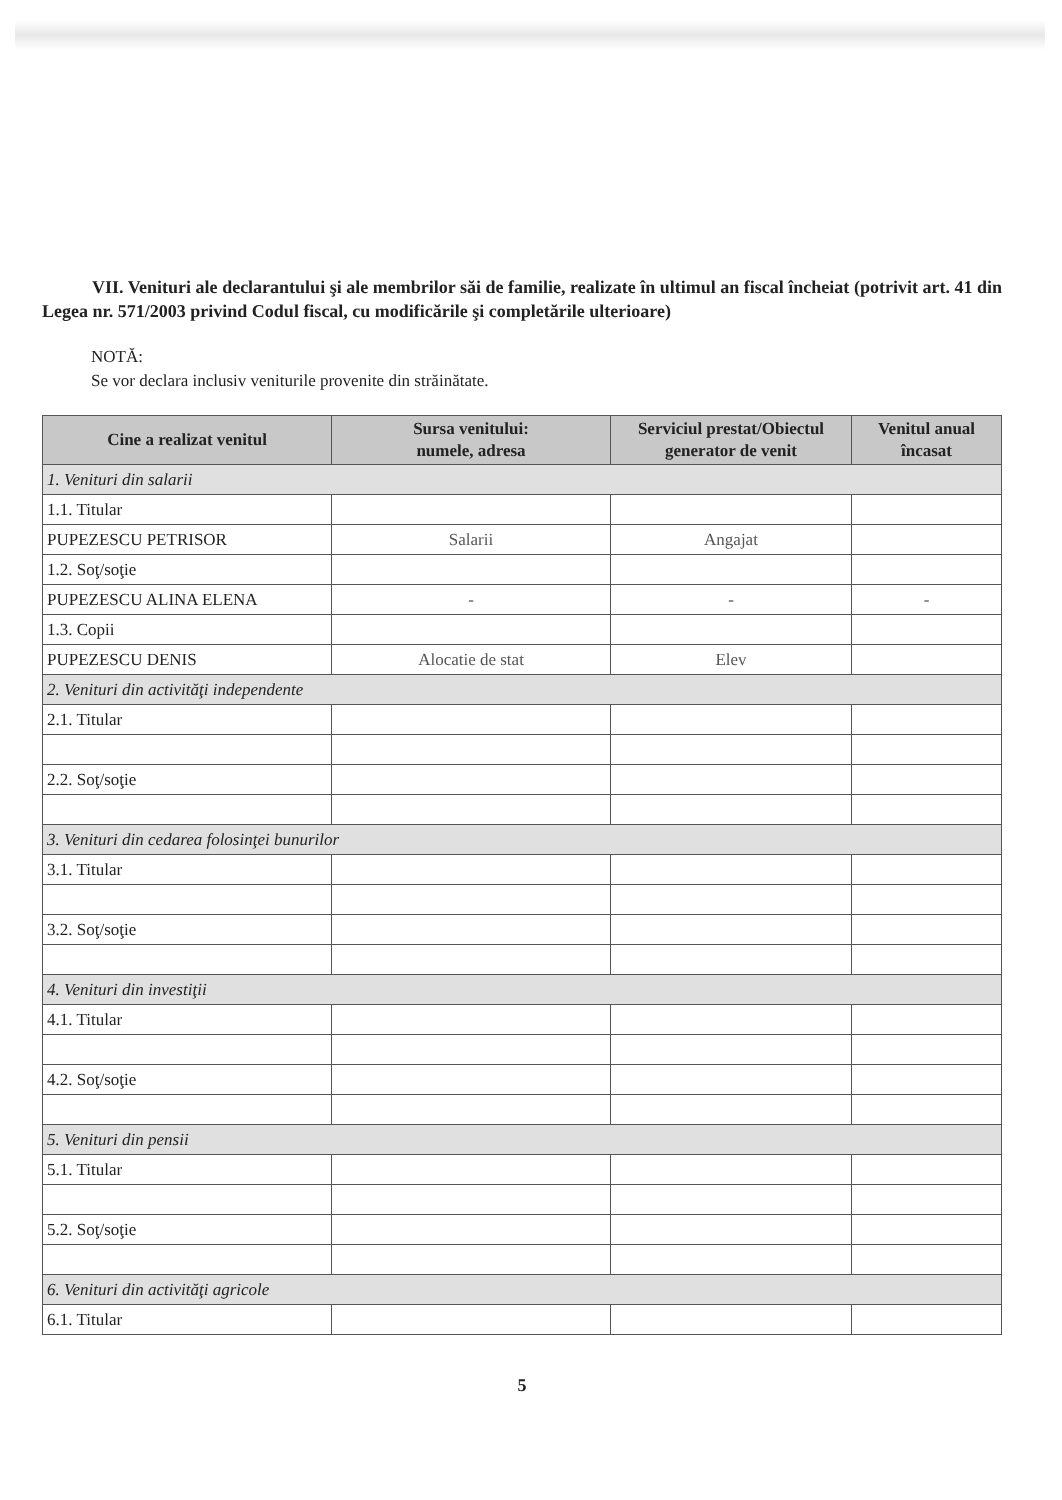VII. Venituri ale declarantului şi ale membrilor săi de familie, realizate în ultimul an fiscal încheiat (potrivit art. 41 din Legea nr. 571/2003 privind Codul fiscal, cu modificările şi completările ulterioare)
NOTĂ:
Se vor declara inclusiv veniturile provenite din străinătate.
| Cine a realizat venitul | Sursa venitului: numele, adresa | Serviciul prestat/Obiectul generator de venit | Venitul anual încasat |
| --- | --- | --- | --- |
| 1. Venituri din salarii | | | |
| 1.1. Titular | | | |
| PUPEZESCU PETRISOR | Salarii | Angajat | |
| 1.2. Soţ/soţie | | | |
| PUPEZESCU ALINA ELENA | - | - | - |
| 1.3. Copii | | | |
| PUPEZESCU DENIS | Alocatie de stat | Elev | |
| 2. Venituri din activităţi independente | | | |
| 2.1. Titular | | | |
| 2.2. Soţ/soţie | | | |
| 3. Venituri din cedarea folosinţei bunurilor | | | |
| 3.1. Titular | | | |
| 3.2. Soţ/soţie | | | |
| 4. Venituri din investiţii | | | |
| 4.1. Titular | | | |
| 4.2. Soţ/soţie | | | |
| 5. Venituri din pensii | | | |
| 5.1. Titular | | | |
| 5.2. Soţ/soţie | | | |
| 6. Venituri din activităţi agricole | | | |
| 6.1. Titular | | | |
5